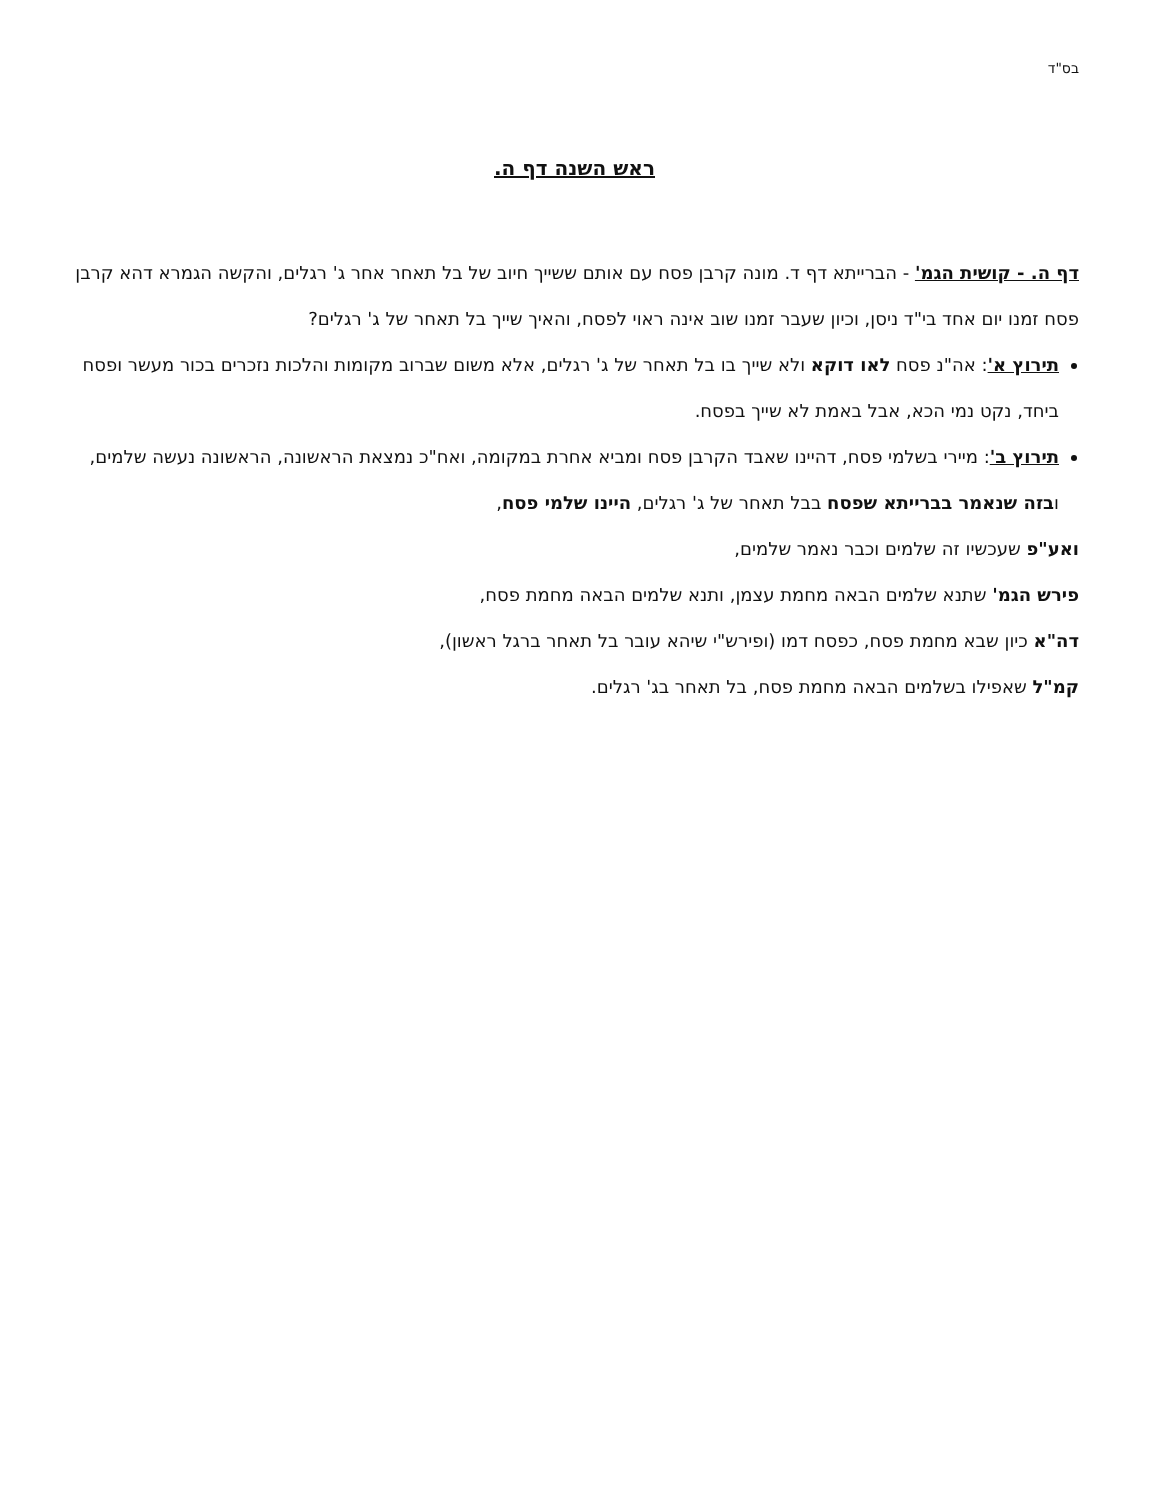בס"ד
ראש השנה דף ה.
דף ה. - קושית הגמ' - הברייתא דף ד. מונה קרבן פסח עם אותם ששייך חיוב של בל תאחר אחר ג' רגלים, והקשה הגמרא דהא קרבן פסח זמנו יום אחד בי"ד ניסן, וכיון שעבר זמנו שוב אינה ראוי לפסח, והאיך שייך בל תאחר של ג' רגלים?
תירוץ א': אה"נ פסח לאו דוקא ולא שייך בו בל תאחר של ג' רגלים, אלא משום שברוב מקומות והלכות נזכרים בכור מעשר ופסח ביחד, נקט נמי הכא, אבל באמת לא שייך בפסח.
תירוץ ב': מיירי בשלמי פסח, דהיינו שאבד הקרבן פסח ומביא אחרת במקומה, ואח"כ נמצאת הראשונה, הראשונה נעשה שלמים, ובזה שנאמר בברייתא שפסח בבל תאחר של ג' רגלים, היינו שלמי פסח,
ואע"פ שעכשיו זה שלמים וכבר נאמר שלמים,
פירש הגמ' שתנא שלמים הבאה מחמת עצמן, ותנא שלמים הבאה מחמת פסח,
דה"א כיון שבא מחמת פסח, כפסח דמו (ופירש"י שיהא עובר בל תאחר ברגל ראשון),
קמ"ל שאפילו בשלמים הבאה מחמת פסח, בל תאחר בג' רגלים.